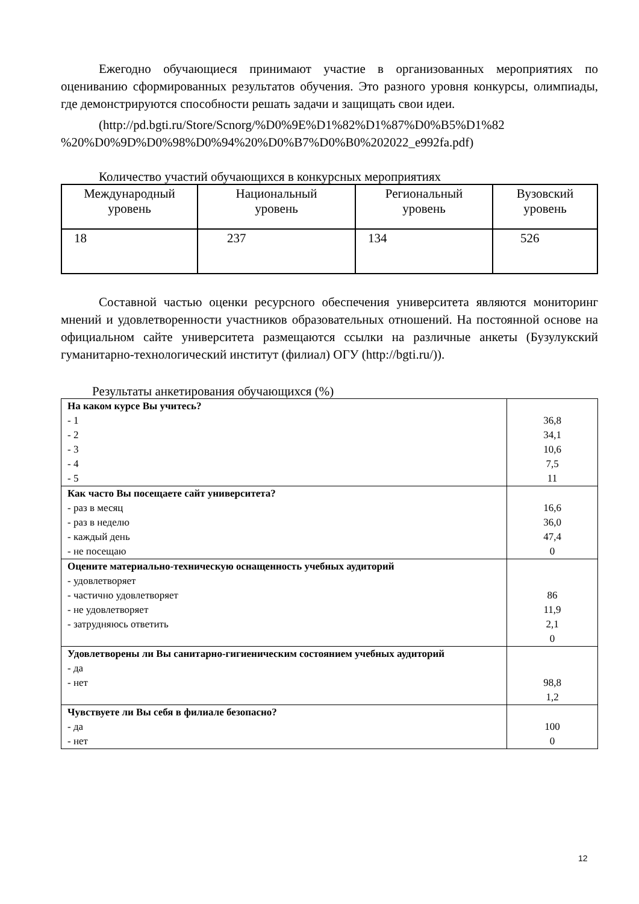Ежегодно обучающиеся принимают участие в организованных мероприятиях по оцениванию сформированных результатов обучения. Это разного уровня конкурсы, олимпиады, где демонстрируются способности решать задачи и защищать свои идеи.
(http://pd.bgti.ru/Store/Scnorg/%D0%9E%D1%82%D1%87%D0%B5%D1%82 %20%D0%9D%D0%98%D0%94%20%D0%B7%D0%B0%202022_e992fa.pdf)
Количество участий обучающихся в конкурсных мероприятиях
| Международный уровень | Национальный уровень | Региональный уровень | Вузовский уровень |
| 18 | 237 | 134 | 526 |
Составной частью оценки ресурсного обеспечения университета являются мониторинг мнений и удовлетворенности участников образовательных отношений. На постоянной основе на официальном сайте университета размещаются ссылки на различные анкеты (Бузулукский гуманитарно-технологический институт (филиал) ОГУ (http://bgti.ru/)).
Результаты анкетирования обучающихся (%)
| На каком курсе Вы учитесь? - 1 - 2 - 3 - 4 - 5 | 36,8 34,1 10,6 7,5 11 |
| Как часто Вы посещаете сайт университета? - раз в месяц - раз в неделю - каждый день - не посещаю | 16,6 36,0 47,4 0 |
| Оцените материально-техническую оснащенность учебных аудиторий - удовлетворяет - частично удовлетворяет - не удовлетворяет - затрудняюсь ответить | 86 11,9 2,1 0 |
| Удовлетворены ли Вы санитарно-гигиеническим состоянием учебных аудиторий - да - нет | 98,8 1,2 |
| Чувствуете ли Вы себя в филиале безопасно? - да - нет | 100 0 |
12